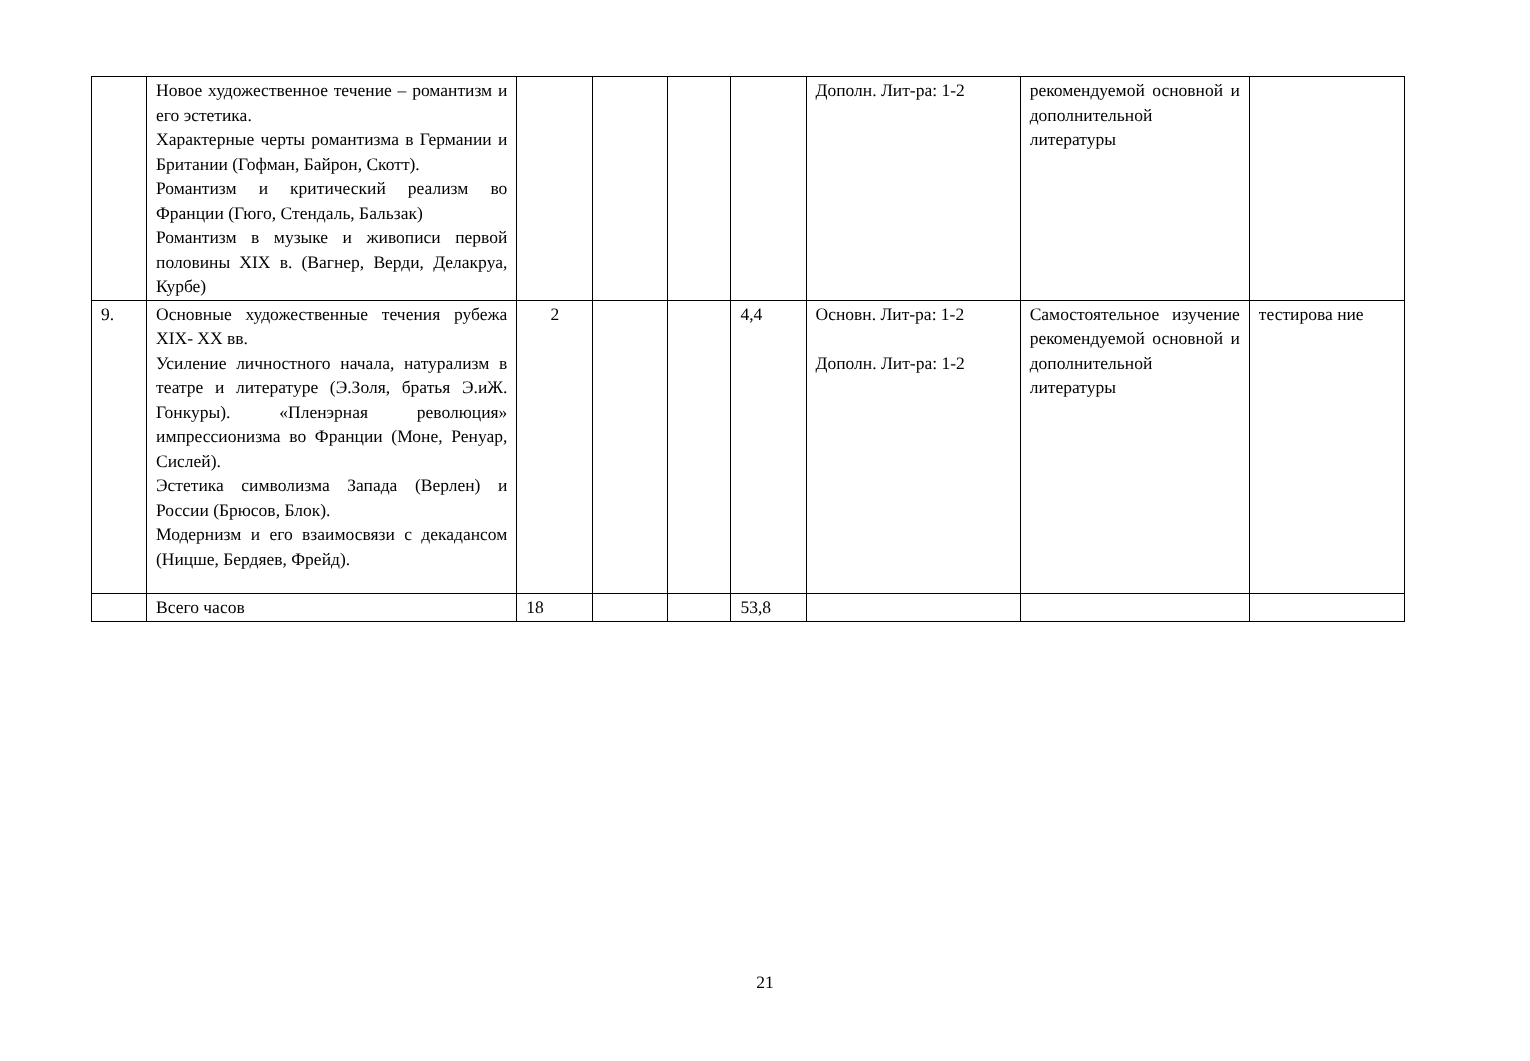| | Новое художественное течение – романтизм и его эстетика. Характерные черты романтизма в Германии и Британии (Гофман, Байрон, Скотт). Романтизм и критический реализм во Франции (Гюго, Стендаль, Бальзак) Романтизм в музыке и живописи первой половины XIX в. (Вагнер, Верди, Делакруа, Курбе) | | | | | Дополн. Лит-ра: 1-2 | рекомендуемой основной и дополнительной литературы | |
| 9. | Основные художественные течения рубежа XIX- XX вв. Усиление личностного начала, натурализм в театре и литературе (Э.Золя, братья Э.иЖ. Гонкуры). «Пленэрная революция» импрессионизма во Франции (Моне, Ренуар, Сислей). Эстетика символизма Запада (Верлен) и России (Брюсов, Блок). Модернизм и его взаимосвязи с декадансом (Ницше, Бердяев, Фрейд). | 2 | | | 4,4 | Основн. Лит-ра: 1-2 Дополн. Лит-ра: 1-2 | Самостоятельное изучение рекомендуемой основной и дополнительной литературы | тестирова ние |
| | Всего часов | 18 | | | 53,8 | | | |
21